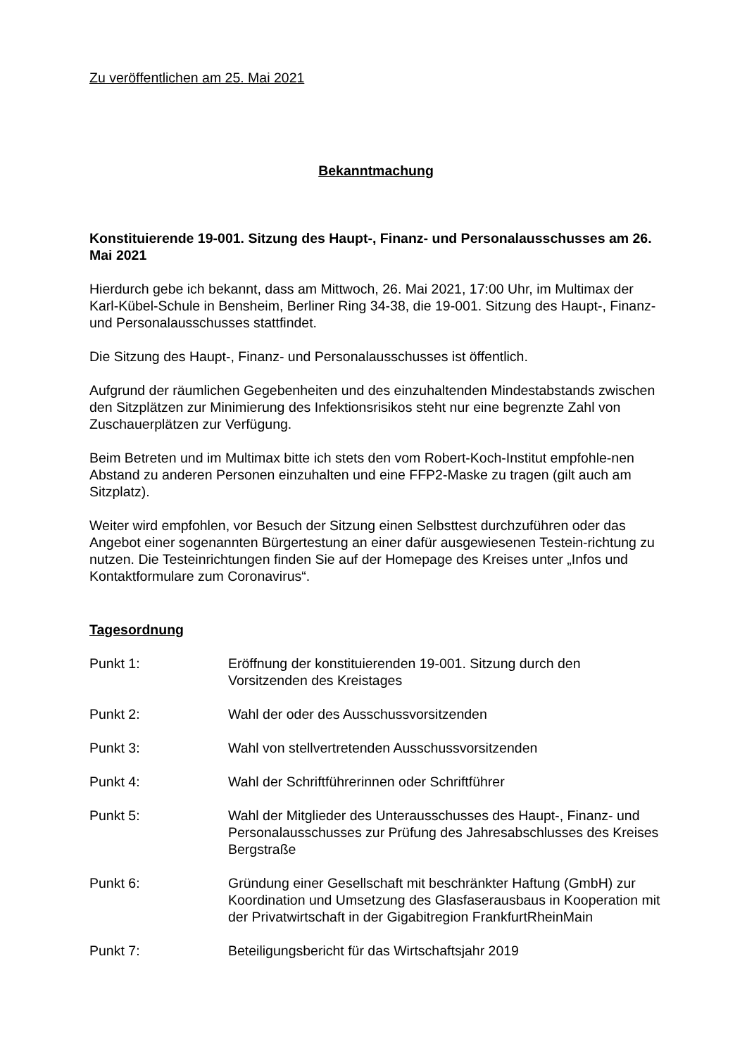Zu veröffentlichen am 25. Mai 2021
Bekanntmachung
Konstituierende 19-001. Sitzung des Haupt-, Finanz- und Personalausschusses am 26. Mai 2021
Hierdurch gebe ich bekannt, dass am Mittwoch, 26. Mai 2021, 17:00 Uhr, im Multimax der Karl-Kübel-Schule in Bensheim, Berliner Ring 34-38, die 19-001. Sitzung des Haupt-, Finanz- und Personalausschusses stattfindet.
Die Sitzung des Haupt-, Finanz- und Personalausschusses ist öffentlich.
Aufgrund der räumlichen Gegebenheiten und des einzuhaltenden Mindestabstands zwischen den Sitzplätzen zur Minimierung des Infektionsrisikos steht nur eine begrenzte Zahl von Zuschauerplätzen zur Verfügung.
Beim Betreten und im Multimax bitte ich stets den vom Robert-Koch-Institut empfohle-nen Abstand zu anderen Personen einzuhalten und eine FFP2-Maske zu tragen (gilt auch am Sitzplatz).
Weiter wird empfohlen, vor Besuch der Sitzung einen Selbsttest durchzuführen oder das Angebot einer sogenannten Bürgertestung an einer dafür ausgewiesenen Testein-richtung zu nutzen. Die Testeinrichtungen finden Sie auf der Homepage des Kreises unter „Infos und Kontaktformulare zum Coronavirus“.
Tagesordnung
| Punkt 1: | Eröffnung der konstituierenden 19-001. Sitzung durch den Vorsitzenden des Kreistages |
| Punkt 2: | Wahl der oder des Ausschussvorsitzenden |
| Punkt 3: | Wahl von stellvertretenden Ausschussvorsitzenden |
| Punkt 4: | Wahl der Schriftführerinnen oder Schriftführer |
| Punkt 5: | Wahl der Mitglieder des Unterausschusses des Haupt-, Finanz- und Personalausschusses zur Prüfung des Jahresabschlusses des Kreises Bergstraße |
| Punkt 6: | Gründung einer Gesellschaft mit beschränkter Haftung (GmbH) zur Koordination und Umsetzung des Glasfaserausbaus in Kooperation mit der Privatwirtschaft in der Gigabitregion FrankfurtRheinMain |
| Punkt 7: | Beteiligungsbericht für das Wirtschaftsjahr 2019 |